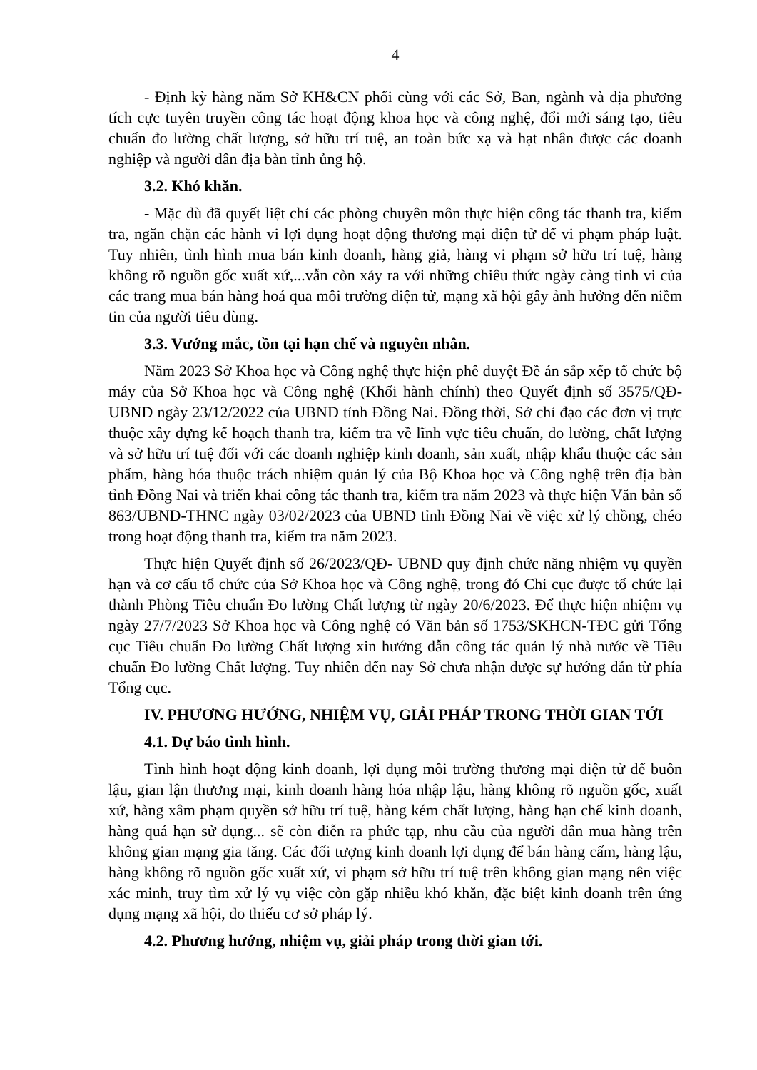4
- Định kỳ hàng năm Sở KH&CN phối cùng với các Sở, Ban, ngành và địa phương tích cực tuyên truyền công tác hoạt động khoa học và công nghệ, đổi mới sáng tạo, tiêu chuẩn đo lường chất lượng, sở hữu trí tuệ, an toàn bức xạ và hạt nhân được các doanh nghiệp và người dân địa bàn tỉnh ủng hộ.
3.2. Khó khăn.
- Mặc dù đã quyết liệt chỉ các phòng chuyên môn thực hiện công tác thanh tra, kiểm tra, ngăn chặn các hành vi lợi dụng hoạt động thương mại điện tử để vi phạm pháp luật. Tuy nhiên, tình hình mua bán kinh doanh, hàng giả, hàng vi phạm sở hữu trí tuệ, hàng không rõ nguồn gốc xuất xứ,...vẫn còn xảy ra với những chiêu thức ngày càng tinh vi của các trang mua bán hàng hoá qua môi trường điện tử, mạng xã hội gây ảnh hưởng đến niềm tin của người tiêu dùng.
3.3. Vướng mắc, tồn tại hạn chế và nguyên nhân.
Năm 2023 Sở Khoa học và Công nghệ thực hiện phê duyệt Đề án sắp xếp tổ chức bộ máy của Sở Khoa học và Công nghệ (Khối hành chính) theo Quyết định số 3575/QĐ-UBND ngày 23/12/2022 của UBND tỉnh Đồng Nai. Đồng thời, Sở chỉ đạo các đơn vị trực thuộc xây dựng kế hoạch thanh tra, kiểm tra về lĩnh vực tiêu chuẩn, đo lường, chất lượng và sở hữu trí tuệ đối với các doanh nghiệp kinh doanh, sản xuất, nhập khẩu thuộc các sản phẩm, hàng hóa thuộc trách nhiệm quản lý của Bộ Khoa học và Công nghệ trên địa bàn tỉnh Đồng Nai và triển khai công tác thanh tra, kiểm tra năm 2023 và thực hiện Văn bản số 863/UBND-THNC ngày 03/02/2023 của UBND tỉnh Đồng Nai về việc xử lý chồng, chéo trong hoạt động thanh tra, kiểm tra năm 2023.
Thực hiện Quyết định số 26/2023/QĐ- UBND quy định chức năng nhiệm vụ quyền hạn và cơ cấu tổ chức của Sở Khoa học và Công nghệ, trong đó Chi cục được tổ chức lại thành Phòng Tiêu chuẩn Đo lường Chất lượng từ ngày 20/6/2023. Để thực hiện nhiệm vụ ngày 27/7/2023 Sở Khoa học và Công nghệ có Văn bản số 1753/SKHCN-TĐC gửi Tổng cục Tiêu chuẩn Đo lường Chất lượng xin hướng dẫn công tác quản lý nhà nước về Tiêu chuẩn Đo lường Chất lượng. Tuy nhiên đến nay Sở chưa nhận được sự hướng dẫn từ phía Tổng cục.
IV. PHƯƠNG HƯỚNG, NHIỆM VỤ, GIẢI PHÁP TRONG THỜI GIAN TỚI
4.1. Dự báo tình hình.
Tình hình hoạt động kinh doanh, lợi dụng môi trường thương mại điện tử để buôn lậu, gian lận thương mại, kinh doanh hàng hóa nhập lậu, hàng không rõ nguồn gốc, xuất xứ, hàng xâm phạm quyền sở hữu trí tuệ, hàng kém chất lượng, hàng hạn chế kinh doanh, hàng quá hạn sử dụng... sẽ còn diễn ra phức tạp, nhu cầu của người dân mua hàng trên không gian mạng gia tăng. Các đối tượng kinh doanh lợi dụng để bán hàng cấm, hàng lậu, hàng không rõ nguồn gốc xuất xứ, vi phạm sở hữu trí tuệ trên không gian mạng nên việc xác minh, truy tìm xử lý vụ việc còn gặp nhiều khó khăn, đặc biệt kinh doanh trên ứng dụng mạng xã hội, do thiếu cơ sở pháp lý.
4.2. Phương hướng, nhiệm vụ, giải pháp trong thời gian tới.